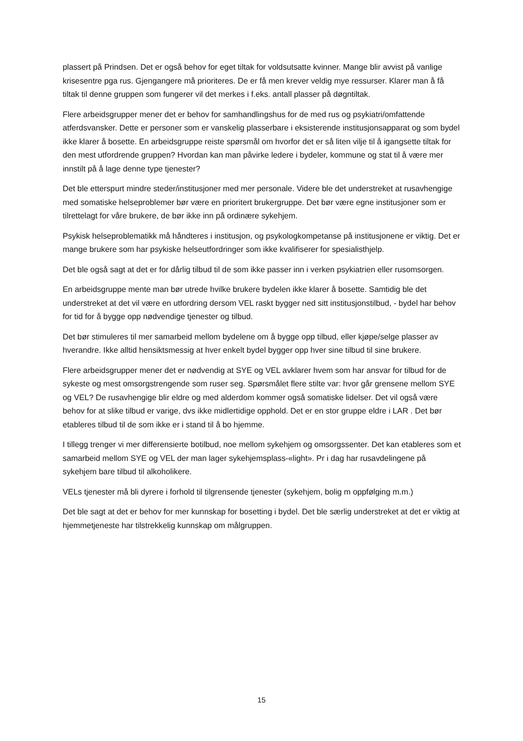plassert på Prindsen. Det er også behov for eget tiltak for voldsutsatte kvinner. Mange blir avvist på vanlige krisesentre pga rus. Gjengangere må prioriteres. De er få men krever veldig mye ressurser. Klarer man å få tiltak til denne gruppen som fungerer vil det merkes i f.eks. antall plasser på døgntiltak.
Flere arbeidsgrupper mener det er behov for samhandlingshus for de med rus og psykiatri/omfattende atferdsvansker. Dette er personer som er vanskelig plasserbare i eksisterende institusjonsapparat og som bydel ikke klarer å bosette. En arbeidsgruppe reiste spørsmål om hvorfor det er så liten vilje til å igangsette tiltak for den mest utfordrende gruppen? Hvordan kan man påvirke ledere i bydeler, kommune og stat til å være mer innstilt på å lage denne type tjenester?
Det ble etterspurt mindre steder/institusjoner med mer personale. Videre ble det understreket at rusavhengige med somatiske helseproblemer bør være en prioritert brukergruppe. Det bør være egne institusjoner som er tilrettelagt for våre brukere, de bør ikke inn på ordinære sykehjem.
Psykisk helseproblematikk må håndteres i institusjon, og psykologkompetanse på institusjonene er viktig. Det er mange brukere som har psykiske helseutfordringer som ikke kvalifiserer for spesialisthjelp.
Det ble også sagt at det er for dårlig tilbud til de som ikke passer inn i verken psykiatrien eller rusomsorgen.
En arbeidsgruppe mente man bør utrede hvilke brukere bydelen ikke klarer å bosette. Samtidig ble det understreket at det vil være en utfordring dersom VEL raskt bygger ned sitt institusjonstilbud, - bydel har behov for tid for å bygge opp nødvendige tjenester og tilbud.
Det bør stimuleres til mer samarbeid mellom bydelene om å bygge opp tilbud, eller kjøpe/selge plasser av hverandre. Ikke alltid hensiktsmessig at hver enkelt bydel bygger opp hver sine tilbud til sine brukere.
Flere arbeidsgrupper mener det er nødvendig at SYE og VEL avklarer hvem som har ansvar for tilbud for de sykeste og mest omsorgstrengende som ruser seg. Spørsmålet flere stilte var: hvor går grensene mellom SYE og VEL? De rusavhengige blir eldre og med alderdom kommer også somatiske lidelser. Det vil også være behov for at slike tilbud er varige, dvs ikke midlertidige opphold. Det er en stor gruppe eldre i LAR . Det bør etableres tilbud til de som ikke er i stand til å bo hjemme.
I tillegg trenger vi mer differensierte botilbud, noe mellom sykehjem og omsorgssenter. Det kan etableres som et samarbeid mellom SYE og VEL der man lager sykehjemsplass-«light». Pr i dag har rusavdelingene på sykehjem bare tilbud til alkoholikere.
VELs tjenester må bli dyrere i forhold til tilgrensende tjenester (sykehjem, bolig m oppfølging m.m.)
Det ble sagt at det er behov for mer kunnskap for bosetting i bydel. Det ble særlig understreket at det er viktig at hjemmetjeneste har tilstrekkelig kunnskap om målgruppen.
15